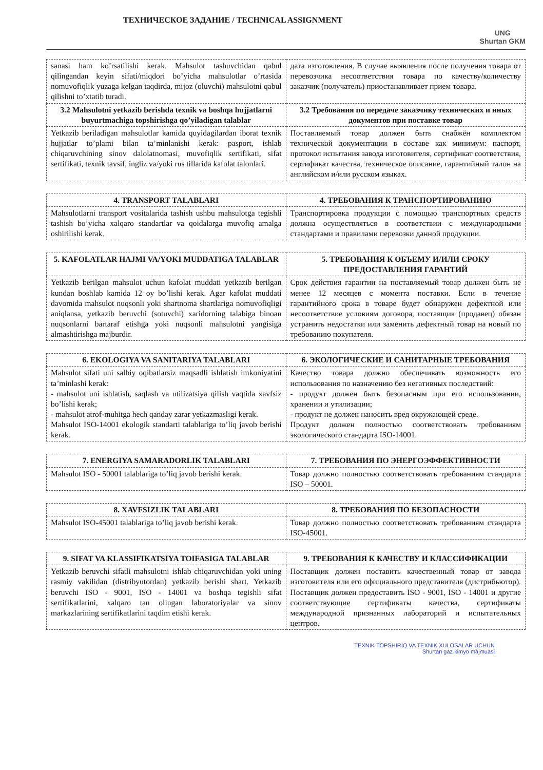ТЕХНИЧЕСКОЕ ЗАДАНИЕ / TECHNICAL ASSIGNMENT
UNG
Shurtan GKM
| sanasi ham ko’rsatilishi kerak. Mahsulot tashuvchidan qabul qilingandan keyin sifati/miqdori bo’yicha mahsulotlar o’rtasida nomuvofiqlik yuzaga kelgan taqdirda, mijoz (oluvchi) mahsulotni qabul qilishni to’xtatib turadi. | дата изготовления. В случае выявления после получения товара от перевозчика несоответствия товара по качеству/количеству заказчик (получатель) приостанавливает прием товара. |
| 3.2 Mahsulotni yetkazib berishda texnik va boshqa hujjatlarni buyurtmachiga topshirishga qo’yiladigan talablar | 3.2 Требования по передаче заказчику технических и иных документов при поставке товар |
| Yetkazib beriladigan mahsulotlar kamida quyidagilardan iborat texnik hujjatlar to’plami bilan ta’minlanishi kerak: pasport, ishlab chiqaruvchining sinov dalolatnomasi, muvofiqlik sertifikati, sifat sertifikati, texnik tavsif, ingliz va/yoki rus tillarida kafolat talonlari. | Поставляемый товар должен быть снабжён комплектом технической документации в составе как минимум: паспорт, протокол испытания завода изготовителя, сертификат соответствия, сертификат качества, техническое описание, гарантийный талон на английском и/или русском языках. |
| 4. TRANSPORT TALABLARI | 4. ТРЕБОВАНИЯ К ТРАНСПОРТИРОВАНИЮ |
| --- | --- |
| Mahsulotlarni transport vositalarida tashish ushbu mahsulotga tegishli tashish bo’yicha xalqaro standartlar va qoidalarga muvofiq amalga oshirilishi kerak. | Транспортировка продукции с помощью транспортных средств должна осуществляться в соответствии с международными стандартами и правилами перевозки данной продукции. |
| 5. KAFOLATLAR HAJMI VA/YOKI MUDDATIGA TALABLAR | 5. ТРЕБОВАНИЯ К ОБЪЕМУ И/ИЛИ СРОКУ ПРЕДОСТАВЛЕНИЯ ГАРАНТИЙ |
| --- | --- |
| Yetkazib berilgan mahsulot uchun kafolat muddati yetkazib berilgan kundan boshlab kamida 12 oy bo’lishi kerak. Agar kafolat muddati davomida mahsulot nuqsonli yoki shartnoma shartlariga nomuvofiqligi aniqlansa, yetkazib beruvchi (sotuvchi) xaridorning talabiga binoan nuqsonlarni bartaraf etishga yoki nuqsonli mahsulotni yangisiga almashtirishga majburdir. | Срок действия гарантии на поставляемый товар должен быть не менее 12 месяцев с момента поставки. Если в течение гарантийного срока в товаре будет обнаружен дефектной или несоответствие условиям договора, поставщик (продавец) обязан устранить недостатки или заменить дефектный товар на новый по требованию покупателя. |
| 6. EKOLOGIYA VA SANITARIYA TALABLARI | 6. ЭКОЛОГИЧЕСКИЕ И САНИТАРНЫЕ ТРЕБОВАНИЯ |
| --- | --- |
| Mahsulot sifati uni salbiy oqibatlarsiz maqsadli ishlatish imkoniyatini ta’minlashi kerak: - mahsulot uni ishlatish, saqlash va utilizatsiya qilish vaqtida xavfsiz bo’lishi kerak; - mahsulot atrof-muhitga hech qanday zarar yetkazmasligi kerak. Mahsulot ISO-14001 ekologik standarti talablariga to’liq javob berishi kerak. | Качество товара должно обеспечивать возможность его использования по назначению без негативных последствий: - продукт должен быть безопасным при его использовании, хранении и утилизации; - продукт не должен наносить вред окружающей среде. Продукт должен полностью соответствовать требованиям экологического стандарта ISO-14001. |
| 7. ENERGIYA SAMARADORLIK TALABLARI | 7. ТРЕБОВАНИЯ ПО ЭНЕРГОЭФФЕКТИВНОСТИ |
| --- | --- |
| Mahsulot ISO - 50001 talablariga to’liq javob berishi kerak. | Товар должно полностью соответствовать требованиям стандарта ISO – 50001. |
| 8. XAVFSIZLIK TALABLARI | 8. ТРЕБОВАНИЯ ПО БЕЗОПАСНОСТИ |
| --- | --- |
| Mahsulot ISO-45001 talablariga to’liq javob berishi kerak. | Товар должно полностью соответствовать требованиям стандарта ISO-45001. |
| 9. SIFAT VA KLASSIFIKATSIYA TOIFASIGA TALABLAR | 9. ТРЕБОВАНИЯ К КАЧЕСТВУ И КЛАССИФИКАЦИИ |
| --- | --- |
| Yetkazib beruvchi sifatli mahsulotni ishlab chiqaruvchidan yoki uning rasmiy vakilidan (distribyutordan) yetkazib berishi shart. Yetkazib beruvchi ISO - 9001, ISO - 14001 va boshqa tegishli sifat sertifikatlarini, xalqaro tan olingan laboratoriyalar va sinov markazlarining sertifikatlarini taqdim etishi kerak. | Поставщик должен поставить качественный товар от завода изготовителя или его официального представителя (дистрибьютор). Поставщик должен предоставить ISO - 9001, ISO - 14001 и другие соответствующие сертификаты качества, сертификаты международной признанных лабораторий и испытательных центров. |
TEXNIK TOPSHIRIQ VA TEXNIK XULOSALAR UCHUN
Shurtan gaz kimyo majmuasi